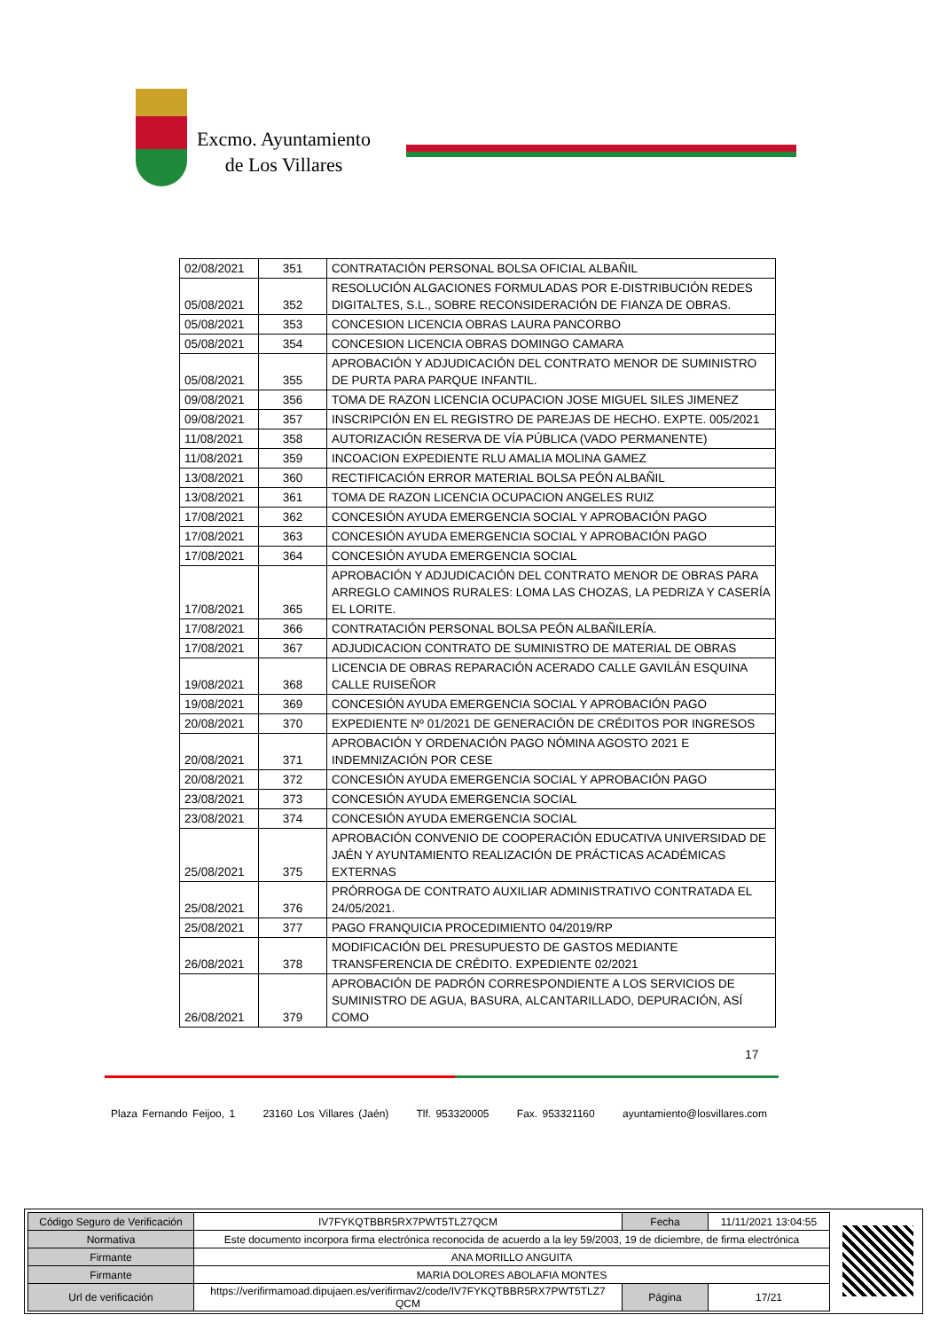Excmo. Ayuntamiento
de Los Villares
| 02/08/2021 | 351 | CONTRATACIÓN PERSONAL BOLSA OFICIAL ALBAÑIL |
| 05/08/2021 | 352 | RESOLUCIÓN ALGACIONES FORMULADAS POR E-DISTRIBUCIÓN REDES DIGITALTES, S.L., SOBRE RECONSIDERACIÓN DE FIANZA DE OBRAS. |
| 05/08/2021 | 353 | CONCESION LICENCIA OBRAS LAURA PANCORBO |
| 05/08/2021 | 354 | CONCESION LICENCIA OBRAS DOMINGO CAMARA |
| 05/08/2021 | 355 | APROBACIÓN Y ADJUDICACIÓN DEL CONTRATO MENOR DE SUMINISTRO DE PURTA PARA PARQUE INFANTIL. |
| 09/08/2021 | 356 | TOMA DE RAZON LICENCIA OCUPACION JOSE MIGUEL SILES JIMENEZ |
| 09/08/2021 | 357 | INSCRIPCIÓN EN EL REGISTRO DE PAREJAS DE HECHO. EXPTE. 005/2021 |
| 11/08/2021 | 358 | AUTORIZACIÓN RESERVA DE VÍA PÚBLICA (VADO PERMANENTE) |
| 11/08/2021 | 359 | INCOACION EXPEDIENTE RLU AMALIA MOLINA GAMEZ |
| 13/08/2021 | 360 | RECTIFICACIÓN ERROR MATERIAL BOLSA PEÓN ALBAÑIL |
| 13/08/2021 | 361 | TOMA DE RAZON LICENCIA OCUPACION ANGELES RUIZ |
| 17/08/2021 | 362 | CONCESIÓN AYUDA EMERGENCIA SOCIAL Y APROBACIÓN PAGO |
| 17/08/2021 | 363 | CONCESIÓN AYUDA EMERGENCIA SOCIAL Y APROBACIÓN PAGO |
| 17/08/2021 | 364 | CONCESIÓN AYUDA EMERGENCIA SOCIAL |
| 17/08/2021 | 365 | APROBACIÓN Y ADJUDICACIÓN DEL CONTRATO MENOR DE OBRAS PARA ARREGLO CAMINOS RURALES: LOMA LAS CHOZAS, LA PEDRIZA Y CASERÍA EL LORITE. |
| 17/08/2021 | 366 | CONTRATACIÓN PERSONAL BOLSA PEÓN ALBAÑILERÍA. |
| 17/08/2021 | 367 | ADJUDICACION CONTRATO DE SUMINISTRO DE MATERIAL DE OBRAS |
| 19/08/2021 | 368 | LICENCIA DE OBRAS REPARACIÓN ACERADO CALLE GAVILÁN ESQUINA CALLE RUISEÑOR |
| 19/08/2021 | 369 | CONCESIÓN AYUDA EMERGENCIA SOCIAL Y APROBACIÓN PAGO |
| 20/08/2021 | 370 | EXPEDIENTE Nº 01/2021 DE GENERACIÓN DE CRÉDITOS POR INGRESOS |
| 20/08/2021 | 371 | APROBACIÓN Y ORDENACIÓN PAGO NÓMINA AGOSTO 2021 E INDEMNIZACIÓN POR CESE |
| 20/08/2021 | 372 | CONCESIÓN AYUDA EMERGENCIA SOCIAL Y APROBACIÓN PAGO |
| 23/08/2021 | 373 | CONCESIÓN AYUDA EMERGENCIA SOCIAL |
| 23/08/2021 | 374 | CONCESIÓN AYUDA EMERGENCIA SOCIAL |
| 25/08/2021 | 375 | APROBACIÓN CONVENIO DE COOPERACIÓN EDUCATIVA UNIVERSIDAD DE JAÉN Y AYUNTAMIENTO REALIZACIÓN DE PRÁCTICAS ACADÉMICAS EXTERNAS |
| 25/08/2021 | 376 | PRÓRROGA DE CONTRATO AUXILIAR ADMINISTRATIVO CONTRATADA EL 24/05/2021. |
| 25/08/2021 | 377 | PAGO FRANQUICIA PROCEDIMIENTO 04/2019/RP |
| 26/08/2021 | 378 | MODIFICACIÓN DEL PRESUPUESTO DE GASTOS MEDIANTE TRANSFERENCIA DE CRÉDITO. EXPEDIENTE 02/2021 |
| 26/08/2021 | 379 | APROBACIÓN DE PADRÓN CORRESPONDIENTE A LOS SERVICIOS DE SUMINISTRO DE AGUA, BASURA, ALCANTARILLADO, DEPURACIÓN, ASÍ COMO |
17
Plaza Fernando Feijoo, 1 23160 Los Villares (Jaén) Tlf. 953320005 Fax. 953321160 ayuntamiento@losvillares.com
| Código Seguro de Verificación | IV7FYKQTBBR5RX7PWT5TLZ7QCM | Fecha | 11/11/2021 13:04:55 |
| Normativa | Este documento incorpora firma electrónica reconocida de acuerdo a la ley 59/2003, 19 de diciembre, de firma electrónica | | |
| Firmante | ANA MORILLO ANGUITA | | |
| Firmante | MARIA DOLORES ABOLAFIA MONTES | | |
| Url de verificación | https://verifirmamoad.dipujaen.es/verifirmav2/code/IV7FYKQTBBR5RX7PWT5TLZ7 QCM | Página | 17/21 |